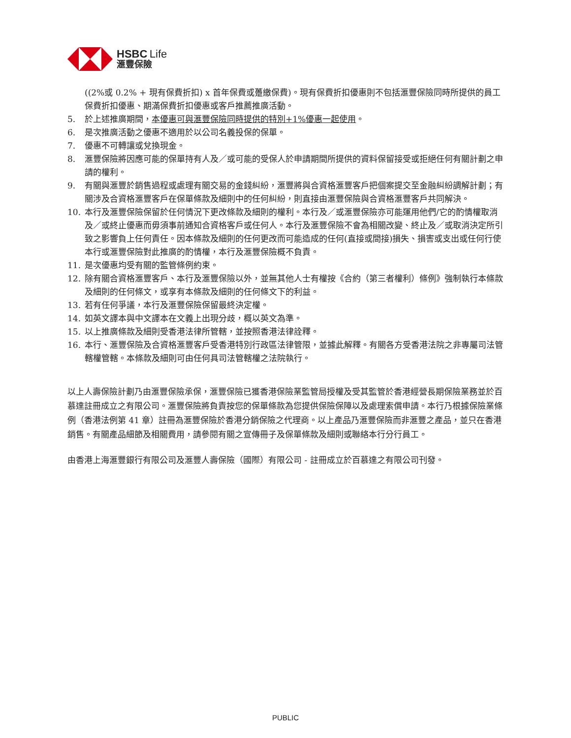HSBC Life
滙豐保險
((2%或 0.2% + 現有保費折扣) x 首年保費或躉繳保費)。現有保費折扣優惠則不包括滙豐保險同時所提供的員工保費折扣優惠、期滿保費折扣優惠或客戶推薦推廣活動。
5. 於上述推廣期間，本優惠可與滙豐保險同時提供的特別+1%優惠一起使用。
6. 是次推廣活動之優惠不適用於以公司名義投保的保單。
7. 優惠不可轉讓或兌換現金。
8. 滙豐保險將因應可能的保單持有人及／或可能的受保人於申請期間所提供的資料保留接受或拒絕任何有關計劃之申請的權利。
9. 有關與滙豐於銷售過程或處理有關交易的金錢糾紛，滙豐將與合資格滙豐客戶把個案提交至金融糾紛調解計劃；有關涉及合資格滙豐客戶在保單條款及細則中的任何糾紛，則直接由滙豐保險與合資格滙豐客戶共同解決。
10. 本行及滙豐保險保留於任何情況下更改條款及細則的權利。本行及／或滙豐保險亦可能運用他們/它的酌情權取消及／或終止優惠而毋須事前通知合資格客戶或任何人。本行及滙豐保險不會為相關改變、終止及／或取消決定所引致之影響負上任何責任。因本條款及細則的任何更改而可能造成的任何(直接或間接)損失、損害或支出或任何行使本行或滙豐保險對此推廣的酌情權，本行及滙豐保險概不負責。
11. 是次優惠均受有關的監管條例約束。
12. 除有關合資格滙豐客戶、本行及滙豐保險以外，並無其他人士有權按《合約（第三者權利）條例》強制執行本條款及細則的任何條文，或享有本條款及細則的任何條文下的利益。
13. 若有任何爭議，本行及滙豐保險保留最終決定權。
14. 如英文譯本與中文譯本在文義上出現分歧，概以英文為準。
15. 以上推廣條款及細則受香港法律所管轄，並按照香港法律詮釋。
16. 本行、滙豐保險及合資格滙豐客戶受香港特別行政區法律管限，並據此解釋。有關各方受香港法院之非專屬司法管轄權管轄。本條款及細則可由任何具司法管轄權之法院執行。
以上人壽保險計劃乃由滙豐保險承保，滙豐保險已獲香港保險業監管局授權及受其監管於香港經營長期保險業務並於百慕達註冊成立之有限公司。滙豐保險將負責按您的保單條款為您提供保險保障以及處理索償申請。本行乃根據保險業條例（香港法例第 41 章）註冊為滙豐保險於香港分銷保險之代理商。以上產品乃滙豐保險而非滙豐之產品，並只在香港銷售。有關產品細節及相關費用，請參閱有關之宣傳冊子及保單條款及細則或聯絡本行分行員工。
由香港上海滙豐銀行有限公司及滙豐人壽保險（國際）有限公司 - 註冊成立於百慕達之有限公司刊發。
PUBLIC